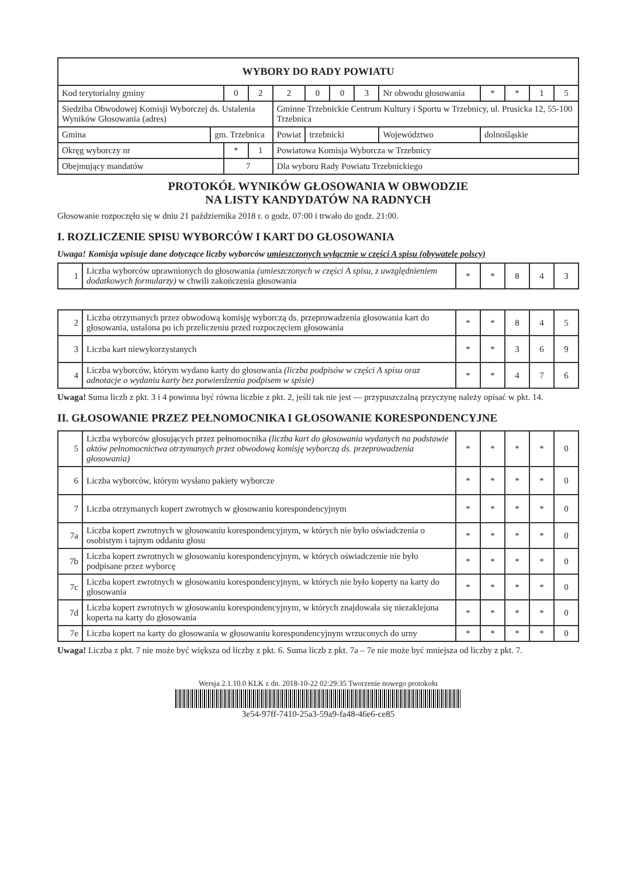| WYBORY DO RADY POWIATU | | | | | | | | | | | | | |
| --- | --- | --- | --- | --- | --- | --- | --- | --- | --- | --- | --- | --- | --- |
| Kod terytorialny gminy | | 0 | 2 | 2 | 0 | 0 | 3 | Nr obwodu głosowania | | * | * | 1 | 5 |
| Siedziba Obwodowej Komisji Wyborczej ds. Ustalenia Wyników Głosowania (adres) | | | | Gminne Trzebnickie Centrum Kultury i Sportu w Trzebnicy, ul. Prusicka 12, 55-100 Trzebnica | | | | | | | | | |
| Gmina | gm. Trzebnica | | | Powiat | trzebnicki | | | | Województwo | dolnośląskie | | | |
| Okręg wyborczy nr | | * | 1 | Powiatowa Komisja Wyborcza w Trzebnicy | | | | | | | | | |
| Obejmujący mandatów | | 7 | | Dla wyboru Rady Powiatu Trzebnickiego | | | | | | | | | |
PROTOKÓŁ WYNIKÓW GŁOSOWANIA W OBWODZIE
NA LISTY KANDYDATÓW NA RADNYCH
Głosowanie rozpoczęło się w dniu 21 października 2018 r. o godz. 07:00 i trwało do godz. 21:00.
I. ROZLICZENIE SPISU WYBORCÓW I KART DO GŁOSOWANIA
Uwaga! Komisja wpisuje dane dotyczące liczby wyborców umieszczonych wyłącznie w części A spisu (obywatele polscy)
| 1 | Liczba wyborców uprawnionych do głosowania (umieszczonych w części A spisu, z uwzględnieniem dodatkowych formularzy) w chwili zakończenia głosowania | * | * | 8 | 4 | 3 |
| 2 | Liczba otrzymanych przez obwodową komisję wyborczą ds. przeprowadzenia głosowania kart do głosowania, ustalona po ich przeliczeniu przed rozpoczęciem głosowania | * | * | 8 | 4 | 5 |
| 3 | Liczba kart niewykorzystanych | * | * | 3 | 6 | 9 |
| 4 | Liczba wyborców, którym wydano karty do głosowania (liczba podpisów w części A spisu oraz adnotacje o wydaniu karty bez potwierdzenia podpisem w spisie) | * | * | 4 | 7 | 6 |
Uwaga! Suma liczb z pkt. 3 i 4 powinna być równa liczbie z pkt. 2, jeśli tak nie jest — przypuszczalną przyczynę należy opisać w pkt. 14.
II. GŁOSOWANIE PRZEZ PEŁNOMOCNIKA I GŁOSOWANIE KORESPONDENCYJNE
| 5 | Liczba wyborców głosujących przez pełnomocnika (liczba kart do głosowania wydanych na podstawie aktów pełnomocnictwa otrzymanych przez obwodową komisję wyborczą ds. przeprowadzenia głosowania) | * | * | * | * | 0 |
| 6 | Liczba wyborców, którym wysłano pakiety wyborcze | * | * | * | * | 0 |
| 7 | Liczba otrzymanych kopert zwrotnych w głosowaniu korespondencyjnym | * | * | * | * | 0 |
| 7a | Liczba kopert zwrotnych w głosowaniu korespondencyjnym, w których nie było oświadczenia o osobistym i tajnym oddaniu głosu | * | * | * | * | 0 |
| 7b | Liczba kopert zwrotnych w głosowaniu korespondencyjnym, w których oświadczenie nie było podpisane przez wyborcę | * | * | * | * | 0 |
| 7c | Liczba kopert zwrotnych w głosowaniu korespondencyjnym, w których nie było koperty na karty do głosowania | * | * | * | * | 0 |
| 7d | Liczba kopert zwrotnych w głosowaniu korespondencyjnym, w których znajdowała się niezaklejona koperta na karty do głosowania | * | * | * | * | 0 |
| 7e | Liczba kopert na karty do głosowania w głosowaniu korespondencyjnym wrzuconych do urny | * | * | * | * | 0 |
Uwaga! Liczba z pkt. 7 nie może być większa od liczby z pkt. 6. Suma liczb z pkt. 7a – 7e nie może być mniejsza od liczby z pkt. 7.
Wersja 2.1.10.0 KLK z dn. 2018-10-22 02:29:35 Tworzenie nowego protokołu
3e54-97ff-7410-25a3-59a9-fa48-46e6-ce85